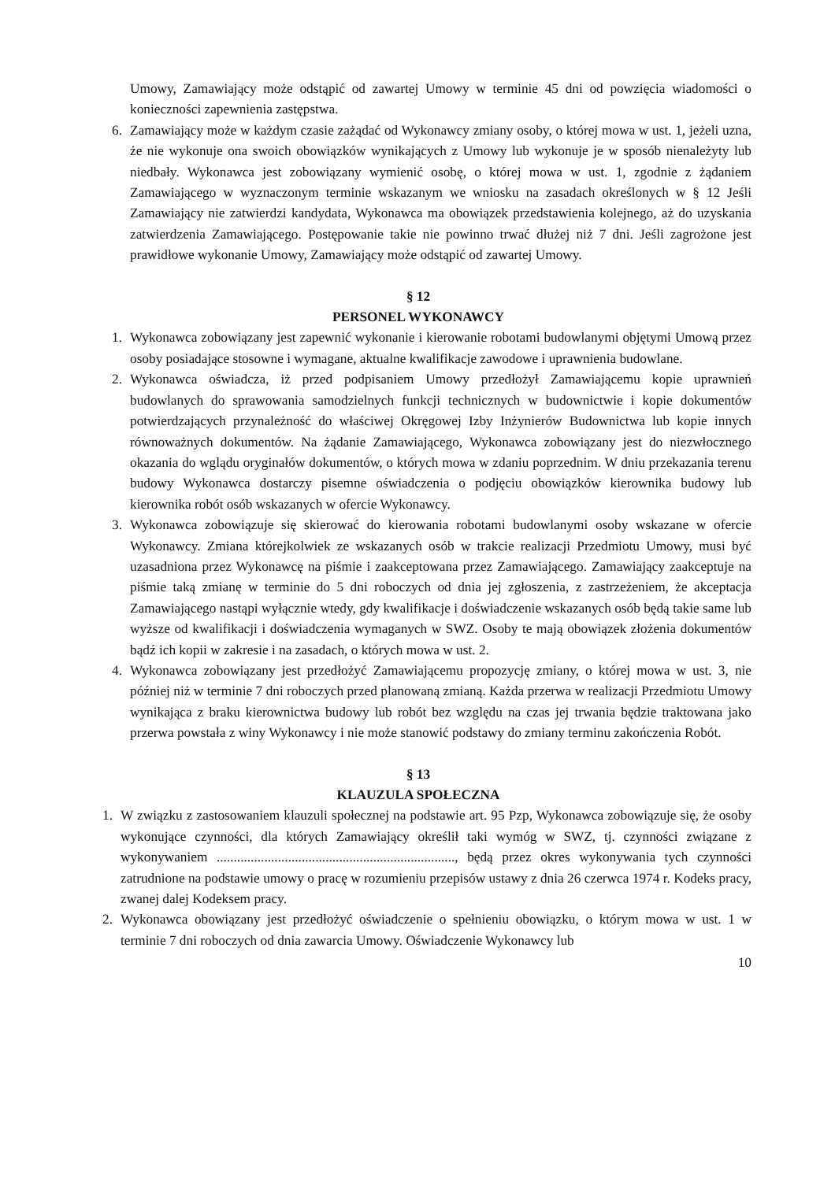Umowy, Zamawiający może odstąpić od zawartej Umowy w terminie 45 dni od powzięcia wiadomości o konieczności zapewnienia zastępstwa.
6. Zamawiający może w każdym czasie zażądać od Wykonawcy zmiany osoby, o której mowa w ust. 1, jeżeli uzna, że nie wykonuje ona swoich obowiązków wynikających z Umowy lub wykonuje je w sposób nienależyty lub niedbały. Wykonawca jest zobowiązany wymienić osobę, o której mowa w ust. 1, zgodnie z żądaniem Zamawiającego w wyznaczonym terminie wskazanym we wniosku na zasadach określonych w § 12 Jeśli Zamawiający nie zatwierdzi kandydata, Wykonawca ma obowiązek przedstawienia kolejnego, aż do uzyskania zatwierdzenia Zamawiającego. Postępowanie takie nie powinno trwać dłużej niż 7 dni. Jeśli zagrożone jest prawidłowe wykonanie Umowy, Zamawiający może odstąpić od zawartej Umowy.
§ 12
PERSONEL WYKONAWCY
1. Wykonawca zobowiązany jest zapewnić wykonanie i kierowanie robotami budowlanymi objętymi Umową przez osoby posiadające stosowne i wymagane, aktualne kwalifikacje zawodowe i uprawnienia budowlane.
2. Wykonawca oświadcza, iż przed podpisaniem Umowy przedłożył Zamawiającemu kopie uprawnień budowlanych do sprawowania samodzielnych funkcji technicznych w budownictwie i kopie dokumentów potwierdzających przynależność do właściwej Okręgowej Izby Inżynierów Budownictwa lub kopie innych równoważnych dokumentów. Na żądanie Zamawiającego, Wykonawca zobowiązany jest do niezwłocznego okazania do wglądu oryginałów dokumentów, o których mowa w zdaniu poprzednim. W dniu przekazania terenu budowy Wykonawca dostarczy pisemne oświadczenia o podjęciu obowiązków kierownika budowy lub kierownika robót osób wskazanych w ofercie Wykonawcy.
3. Wykonawca zobowiązuje się skierować do kierowania robotami budowlanymi osoby wskazane w ofercie Wykonawcy. Zmiana którejkolwiek ze wskazanych osób w trakcie realizacji Przedmiotu Umowy, musi być uzasadniona przez Wykonawcę na piśmie i zaakceptowana przez Zamawiającego. Zamawiający zaakceptuje na piśmie taką zmianę w terminie do 5 dni roboczych od dnia jej zgłoszenia, z zastrzeżeniem, że akceptacja Zamawiającego nastąpi wyłącznie wtedy, gdy kwalifikacje i doświadczenie wskazanych osób będą takie same lub wyższe od kwalifikacji i doświadczenia wymaganych w SWZ. Osoby te mają obowiązek złożenia dokumentów bądź ich kopii w zakresie i na zasadach, o których mowa w ust. 2.
4. Wykonawca zobowiązany jest przedłożyć Zamawiającemu propozycję zmiany, o której mowa w ust. 3, nie później niż w terminie 7 dni roboczych przed planowaną zmianą. Każda przerwa w realizacji Przedmiotu Umowy wynikająca z braku kierownictwa budowy lub robót bez względu na czas jej trwania będzie traktowana jako przerwa powstała z winy Wykonawcy i nie może stanowić podstawy do zmiany terminu zakończenia Robót.
§ 13
KLAUZULA SPOŁECZNA
1. W związku z zastosowaniem klauzuli społecznej na podstawie art. 95 Pzp, Wykonawca zobowiązuje się, że osoby wykonujące czynności, dla których Zamawiający określił taki wymóg w SWZ, tj. czynności związane z wykonywaniem ......................................................................, będą przez okres wykonywania tych czynności zatrudnione na podstawie umowy o pracę w rozumieniu przepisów ustawy z dnia 26 czerwca 1974 r. Kodeks pracy, zwanej dalej Kodeksem pracy.
2. Wykonawca obowiązany jest przedłożyć oświadczenie o spełnieniu obowiązku, o którym mowa w ust. 1 w terminie 7 dni roboczych od dnia zawarcia Umowy. Oświadczenie Wykonawcy lub
10